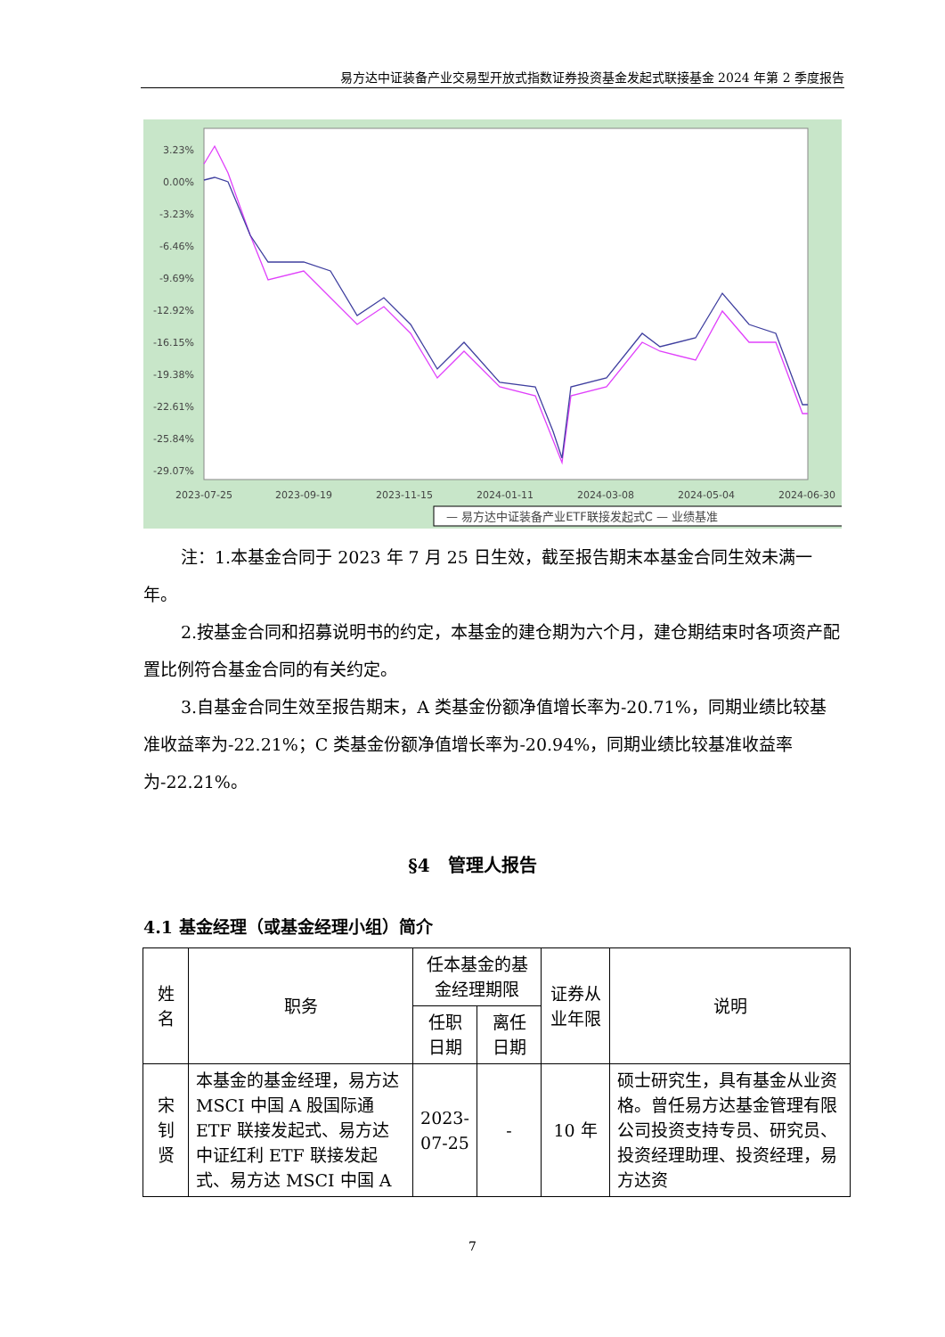易方达中证装备产业交易型开放式指数证券投资基金发起式联接基金 2024 年第 2 季度报告
3.23%
0.00%
-3.23%
-6.46%
-9.69%
-12.92%
-16.15%
-19.38%
-22.61%
-25.84%
-29.07%
2023-07-25
2023-09-19
2023-11-15
2024-01-11
2024-03-08
2024-05-04
2024-06-30
— 易方达中证装备产业ETF联接发起式C — 业绩基准
注：1.本基金合同于 2023 年 7 月 25 日生效，截至报告期末本基金合同生效未满一年。
2.按基金合同和招募说明书的约定，本基金的建仓期为六个月，建仓期结束时各项资产配置比例符合基金合同的有关约定。
3.自基金合同生效至报告期末，A 类基金份额净值增长率为-20.71%，同期业绩比较基准收益率为-22.21%；C 类基金份额净值增长率为-20.94%，同期业绩比较基准收益率为-22.21%。
§4　管理人报告
4.1 基金经理（或基金经理小组）简介
| 姓名 | 职务 | 任本基金的基金经理期限 | | 证券从业年限 | 说明 |
| --- | --- | --- | --- | --- | --- |
| | | 任职日期 | 离任日期 | | |
| 宋钊贤 | 本基金的基金经理，易方达 MSCI 中国 A 股国际通 ETF 联接发起式、易方达中证红利 ETF 联接发起式、易方达 MSCI 中国 A | 2023-07-25 | - | 10 年 | 硕士研究生，具有基金从业资格。曾任易方达基金管理有限公司投资支持专员、研究员、投资经理助理、投资经理，易方达资 |
7